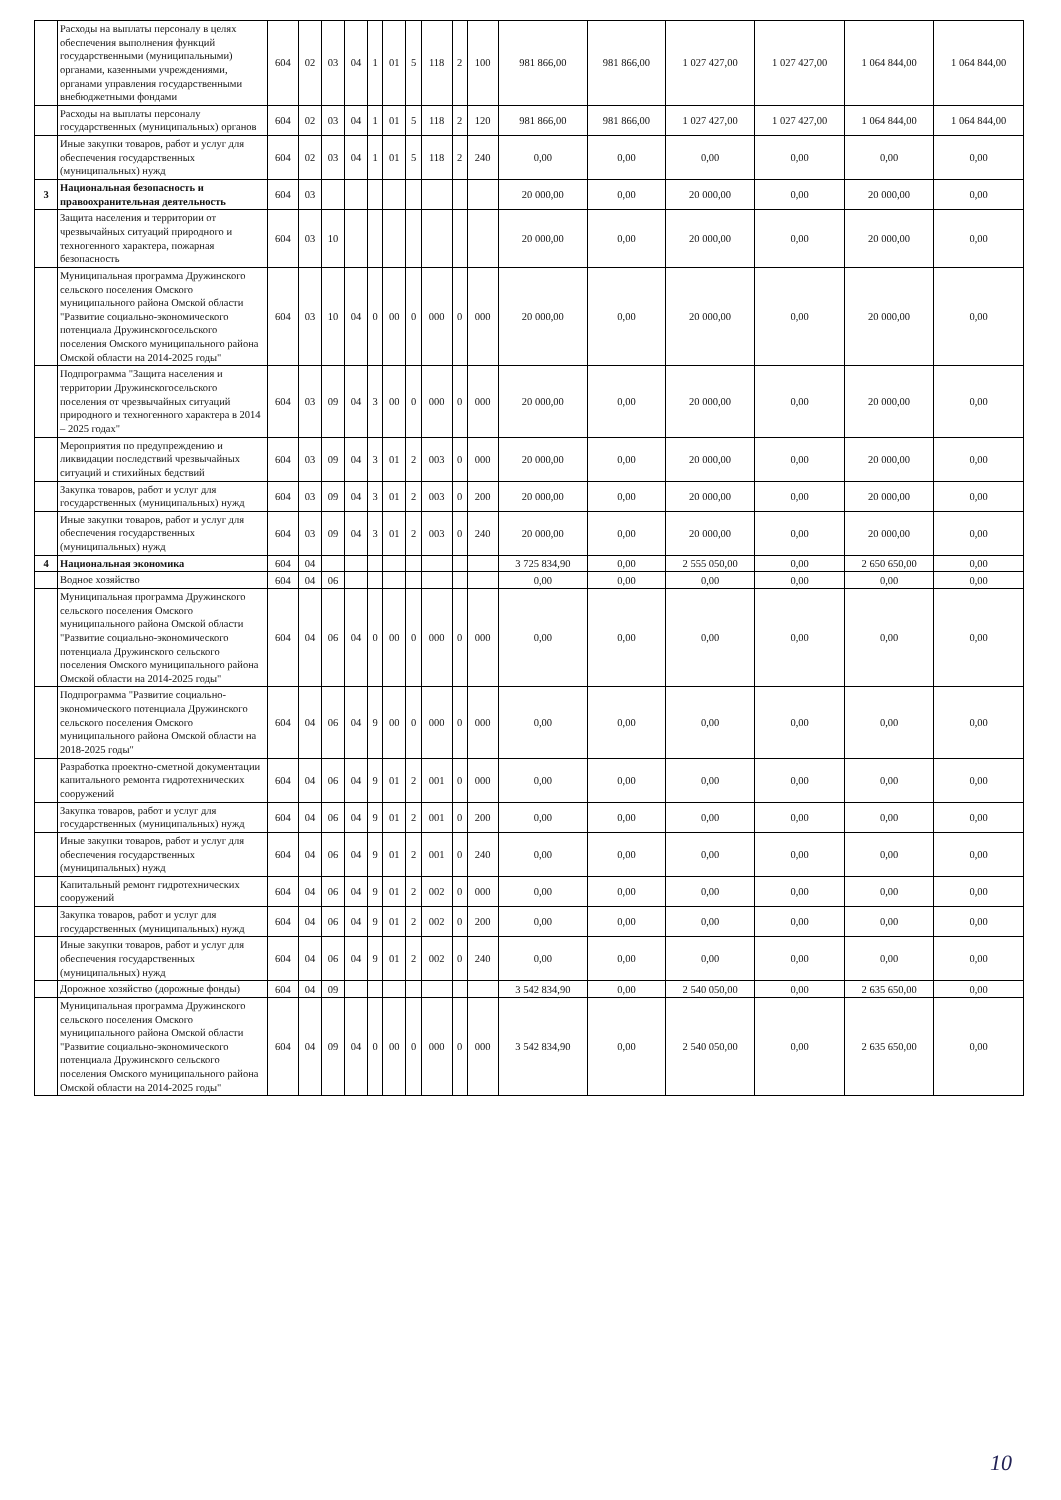| | Расходы на выплаты персоналу в целях обеспечения выполнения функций государственными (муниципальными) органами, казенными учреждениями, органами управления государственными внебюджетными фондами | 604 | 02 | 03 | 04 | 1 | 01 | 5 | 118 | 2 | 100 | 981 866,00 | 981 866,00 | 1 027 427,00 | 1 027 427,00 | 1 064 844,00 | 1 064 844,00 |
| | Расходы на выплаты персоналу государственных (муниципальных) органов | 604 | 02 | 03 | 04 | 1 | 01 | 5 | 118 | 2 | 120 | 981 866,00 | 981 866,00 | 1 027 427,00 | 1 027 427,00 | 1 064 844,00 | 1 064 844,00 |
| | Иные закупки товаров, работ и услуг для обеспечения государственных (муниципальных) нужд | 604 | 02 | 03 | 04 | 1 | 01 | 5 | 118 | 2 | 240 | 0,00 | 0,00 | 0,00 | 0,00 | 0,00 | 0,00 |
| 3 | Национальная безопасность и правоохранительная деятельность | 604 | 03 | | | | | | | | | 20 000,00 | 0,00 | 20 000,00 | 0,00 | 20 000,00 | 0,00 |
| | Защита населения и территории от чрезвычайных ситуаций природного и техногенного характера, пожарная безопасность | 604 | 03 | 10 | | | | | | | | 20 000,00 | 0,00 | 20 000,00 | 0,00 | 20 000,00 | 0,00 |
| | Муниципальная программа Дружинского сельского поселения Омского муниципального района Омской области "Развитие социально-экономического потенциала Дружинскогосельского поселения Омского муниципального района Омской области на 2014-2025 годы" | 604 | 03 | 10 | 04 | 0 | 00 | 0 | 000 | 0 | 000 | 20 000,00 | 0,00 | 20 000,00 | 0,00 | 20 000,00 | 0,00 |
| | Подпрограмма "Защита населения и территории Дружинскогосельского поселения от чрезвычайных ситуаций природного и техногенного характера в 2014 – 2025 годах" | 604 | 03 | 09 | 04 | 3 | 00 | 0 | 000 | 0 | 000 | 20 000,00 | 0,00 | 20 000,00 | 0,00 | 20 000,00 | 0,00 |
| | Мероприятия по предупреждению и ликвидации последствий чрезвычайных ситуаций и стихийных бедствий | 604 | 03 | 09 | 04 | 3 | 01 | 2 | 003 | 0 | 000 | 20 000,00 | 0,00 | 20 000,00 | 0,00 | 20 000,00 | 0,00 |
| | Закупка товаров, работ и услуг для государственных (муниципальных) нужд | 604 | 03 | 09 | 04 | 3 | 01 | 2 | 003 | 0 | 200 | 20 000,00 | 0,00 | 20 000,00 | 0,00 | 20 000,00 | 0,00 |
| | Иные закупки товаров, работ и услуг для обеспечения государственных (муниципальных) нужд | 604 | 03 | 09 | 04 | 3 | 01 | 2 | 003 | 0 | 240 | 20 000,00 | 0,00 | 20 000,00 | 0,00 | 20 000,00 | 0,00 |
| 4 | Национальная экономика | 604 | 04 | | | | | | | | | 3 725 834,90 | 0,00 | 2 555 050,00 | 0,00 | 2 650 650,00 | 0,00 |
| | Водное хозяйство | 604 | 04 | 06 | | | | | | | | 0,00 | 0,00 | 0,00 | 0,00 | 0,00 | 0,00 |
| | Муниципальная программа Дружинского сельского поселения Омского муниципального района Омской области "Развитие социально-экономического потенциала Дружинского сельского поселения Омского муниципального района Омской области на 2014-2025 годы" | 604 | 04 | 06 | 04 | 0 | 00 | 0 | 000 | 0 | 000 | 0,00 | 0,00 | 0,00 | 0,00 | 0,00 | 0,00 |
| | Подпрограмма "Развитие социально-экономического потенциала Дружинского сельского поселения Омского муниципального района Омской области на 2018-2025 годы" | 604 | 04 | 06 | 04 | 9 | 00 | 0 | 000 | 0 | 000 | 0,00 | 0,00 | 0,00 | 0,00 | 0,00 | 0,00 |
| | Разработка проектно-сметной документации капитального ремонта гидротехнических сооружений | 604 | 04 | 06 | 04 | 9 | 01 | 2 | 001 | 0 | 000 | 0,00 | 0,00 | 0,00 | 0,00 | 0,00 | 0,00 |
| | Закупка товаров, работ и услуг для государственных (муниципальных) нужд | 604 | 04 | 06 | 04 | 9 | 01 | 2 | 001 | 0 | 200 | 0,00 | 0,00 | 0,00 | 0,00 | 0,00 | 0,00 |
| | Иные закупки товаров, работ и услуг для обеспечения государственных (муниципальных) нужд | 604 | 04 | 06 | 04 | 9 | 01 | 2 | 001 | 0 | 240 | 0,00 | 0,00 | 0,00 | 0,00 | 0,00 | 0,00 |
| | Капитальный ремонт гидротехнических сооружений | 604 | 04 | 06 | 04 | 9 | 01 | 2 | 002 | 0 | 000 | 0,00 | 0,00 | 0,00 | 0,00 | 0,00 | 0,00 |
| | Закупка товаров, работ и услуг для государственных (муниципальных) нужд | 604 | 04 | 06 | 04 | 9 | 01 | 2 | 002 | 0 | 200 | 0,00 | 0,00 | 0,00 | 0,00 | 0,00 | 0,00 |
| | Иные закупки товаров, работ и услуг для обеспечения государственных (муниципальных) нужд | 604 | 04 | 06 | 04 | 9 | 01 | 2 | 002 | 0 | 240 | 0,00 | 0,00 | 0,00 | 0,00 | 0,00 | 0,00 |
| | Дорожное хозяйство (дорожные фонды) | 604 | 04 | 09 | | | | | | | | 3 542 834,90 | 0,00 | 2 540 050,00 | 0,00 | 2 635 650,00 | 0,00 |
| | Муниципальная программа Дружинского сельского поселения Омского муниципального района Омской области "Развитие социально-экономического потенциала Дружинского сельского поселения Омского муниципального района Омской области на 2014-2025 годы" | 604 | 04 | 09 | 04 | 0 | 00 | 0 | 000 | 0 | 000 | 3 542 834,90 | 0,00 | 2 540 050,00 | 0,00 | 2 635 650,00 | 0,00 |
10